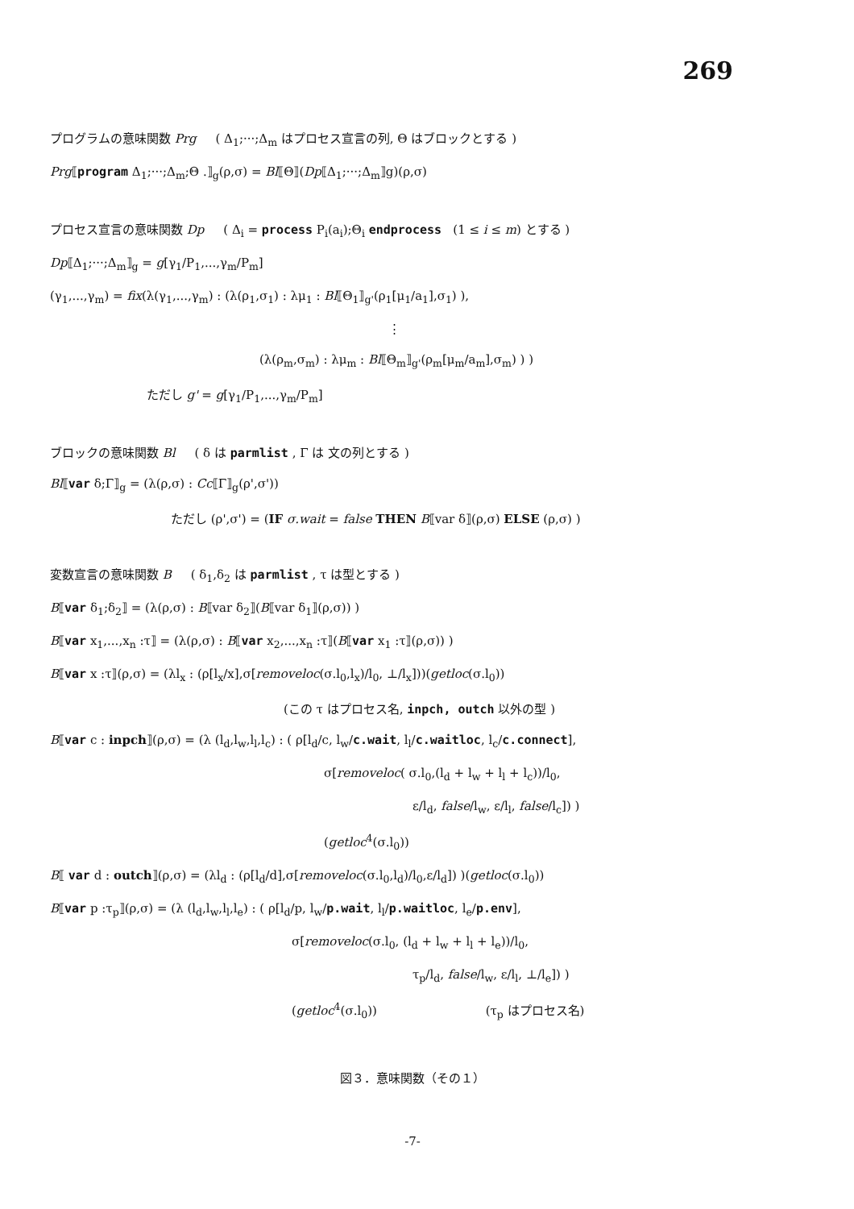269
プログラムの意味関数 Prg ( Δ<sub>1</sub>;···;Δ<sub>m</sub> はプロセス宣言の列, Θ はブロックとする )
Prg⟦program Δ<sub>1</sub>;···;Δ<sub>m</sub>;Θ .⟧<sub>g</sub>(ρ,σ) = Bl⟦Θ⟧(Dp⟦Δ<sub>1</sub>;···;Δ<sub>m</sub>⟧g)(ρ,σ)
プロセス宣言の意味関数 Dp ( Δ<sub>i</sub> = process P<sub>i</sub>(a<sub>i</sub>);Θ<sub>i</sub> endprocess (1 ≤ i ≤ m) とする )
Dp⟦Δ<sub>1</sub>;···;Δ<sub>m</sub>⟧<sub>g</sub> = g[γ<sub>1</sub>/P<sub>1</sub>,...,γ<sub>m</sub>/P<sub>m</sub>]
(γ<sub>1</sub>,...,γ<sub>m</sub>) = fix(λ(γ<sub>1</sub>,...,γ<sub>m</sub>) : (λ(ρ<sub>1</sub>,σ<sub>1</sub>) : λμ<sub>1</sub> : Bl⟦Θ<sub>1</sub>⟧<sub>g'</sub>(ρ<sub>1</sub>[μ<sub>1</sub>/a<sub>1</sub>],σ<sub>1</sub>) ),
⋮
(λ(ρ<sub>m</sub>,σ<sub>m</sub>) : λμ<sub>m</sub> : Bl⟦Θ<sub>m</sub>⟧<sub>g'</sub>(ρ<sub>m</sub>[μ<sub>m</sub>/a<sub>m</sub>],σ<sub>m</sub>) ) )
ただし g' = g[γ<sub>1</sub>/P<sub>1</sub>,...,γ<sub>m</sub>/P<sub>m</sub>]
ブロックの意味関数 Bl ( δ は parmlist , Γ は 文の列とする )
Bl⟦var δ;Γ⟧<sub>g</sub> = (λ(ρ,σ) : Cc⟦Γ⟧<sub>g</sub>(ρ',σ'))
ただし (ρ',σ') = (IF σ.wait = false THEN B⟦var δ⟧(ρ,σ) ELSE (ρ,σ) )
変数宣言の意味関数 B ( δ<sub>1</sub>,δ<sub>2</sub> は parmlist , τ は型とする )
B⟦var δ<sub>1</sub>;δ<sub>2</sub>⟧ = (λ(ρ,σ) : B⟦var δ<sub>2</sub>⟧(B⟦var δ<sub>1</sub>⟧(ρ,σ)) )
B⟦var x<sub>1</sub>,...,x<sub>n</sub> :τ⟧ = (λ(ρ,σ) : B⟦var x<sub>2</sub>,...,x<sub>n</sub> :τ⟧(B⟦var x<sub>1</sub> :τ⟧(ρ,σ)) )
B⟦var x :τ⟧(ρ,σ) = (λl<sub>x</sub> : (ρ[l<sub>x</sub>/x],σ[removeloc(σ.l<sub>0</sub>,l<sub>x</sub>)/l<sub>0</sub>, ⊥/l<sub>x</sub>]))(getloc(σ.l<sub>0</sub>))
(この τ はプロセス名, inpch, outch 以外の型 )
B⟦var c : inpch⟧(ρ,σ) = (λ (l<sub>d</sub>,l<sub>w</sub>,l<sub>l</sub>,l<sub>c</sub>) : ( ρ[l<sub>d</sub>/c, l<sub>w</sub>/c.wait, l<sub>l</sub>/c.waitloc, l<sub>c</sub>/c.connect],
σ[removeloc( σ.l<sub>0</sub>,(l<sub>d</sub> + l<sub>w</sub> + l<sub>l</sub> + l<sub>c</sub>))/l<sub>0</sub>,
ε/l<sub>d</sub>, false/l<sub>w</sub>, ε/l<sub>l</sub>, false/l<sub>c</sub>]) )
(getloc<sup>4</sup>(σ.l<sub>0</sub>))
B⟦ var d : outch⟧(ρ,σ) = (λl<sub>d</sub> : (ρ[l<sub>d</sub>/d],σ[removeloc(σ.l<sub>0</sub>,l<sub>d</sub>)/l<sub>0</sub>,ε/l<sub>d</sub>]) )(getloc(σ.l<sub>0</sub>))
B⟦var p :τ<sub>p</sub>⟧(ρ,σ) = (λ (l<sub>d</sub>,l<sub>w</sub>,l<sub>l</sub>,l<sub>e</sub>) : ( ρ[l<sub>d</sub>/p, l<sub>w</sub>/p.wait, l<sub>l</sub>/p.waitloc, l<sub>e</sub>/p.env],
σ[removeloc(σ.l<sub>0</sub>, (l<sub>d</sub> + l<sub>w</sub> + l<sub>l</sub> + l<sub>e</sub>))/l<sub>0</sub>,
τ<sub>p</sub>/l<sub>d</sub>, false/l<sub>w</sub>, ε/l<sub>l</sub>, ⊥/l<sub>e</sub>]) )
(getloc<sup>4</sup>(σ.l<sub>0</sub>)) (τ<sub>p</sub> はプロセス名)
図３．意味関数（その１）
-7-